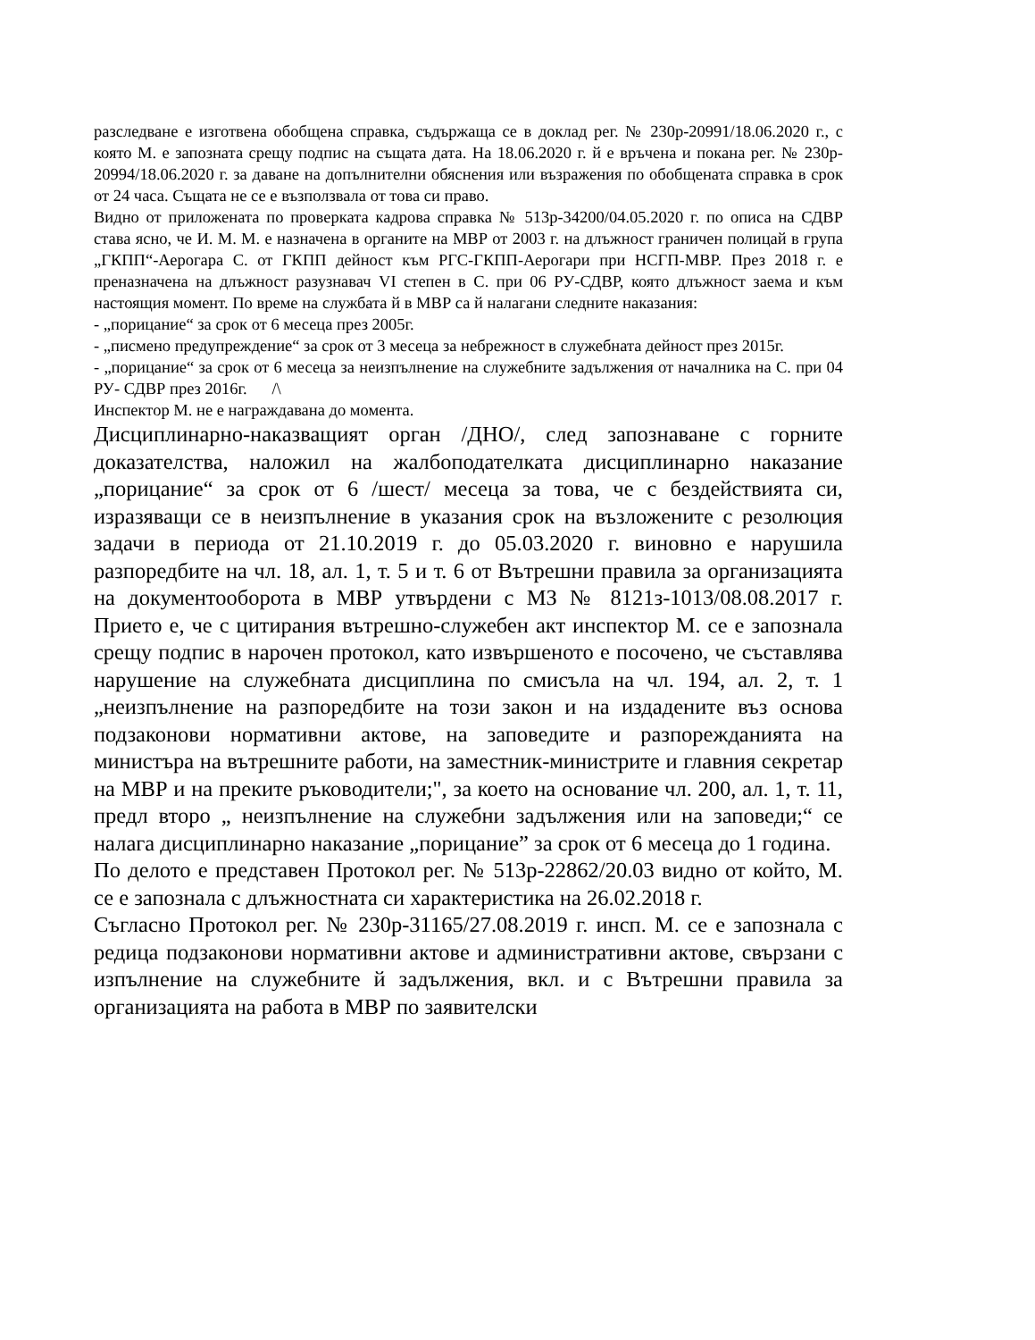разследване е изготвена обобщена справка, съдържаща се в доклад рег. № 230р-20991/18.06.2020 г., с която М. е запозната срещу подпис на същата дата. На 18.06.2020 г. й е връчена и покана рег. № 230р- 20994/18.06.2020 г. за даване на допълнителни обяснения или възражения по обобщената справка в срок от 24 часа. Същата не се е възползвала от това си право.
Видно от приложената по проверката кадрова справка № 513р-34200/04.05.2020 г. по описа на СДВР става ясно, че И. М. М. е назначена в органите на МВР от 2003 г. на длъжност граничен полицай в група „ГКПП“-Аерогара С. от ГКПП дейност към РГС-ГКПП-Аерогари при НСГП-МВР. През 2018 г. е преназначена на длъжност разузнавач VI степен в С. при 06 РУ-СДВР, която длъжност заема и към настоящия момент. По време на службата й в МВР са й налагани следните наказания:
- „порицание“ за срок от 6 месеца през 2005г.
- „писмено предупреждение“ за срок от 3 месеца за небрежност в служебната дейност през 2015г.
- „порицание“ за срок от 6 месеца за неизпълнение на служебните задължения от началника на С. при 04 РУ- СДВР през 2016г. /\
Инспектор М. не е награждавана до момента.
Дисциплинарно-наказващият орган /ДНО/, след запознаване с горните доказателства, наложил на жалбоподателката дисциплинарно наказание „порицание“ за срок от 6 /шест/ месеца за това, че с бездействията си, изразяващи се в неизпълнение в указания срок на възложените с резолюция задачи в периода от 21.10.2019 г. до 05.03.2020 г. виновно е нарушила разпоредбите на чл. 18, ал. 1, т. 5 и т. 6 от Вътрешни правила за организацията на документооборота в МВР утвърдени с МЗ № 8121з-1013/08.08.2017 г. Прието е, че с цитирания вътрешно-служебен акт инспектор М. се е запознала срещу подпис в нарочен протокол, като извършеното е посочено, че съставлява нарушение на служебната дисциплина по смисъла на чл. 194, ал. 2, т. 1 „неизпълнение на разпоредбите на този закон и на издадените въз основа подзаконови нормативни актове, на заповедите и разпорежданията на министъра на вътрешните работи, на заместник-министрите и главния секретар на МВР и на преките ръководители;", за което на основание чл. 200, ал. 1, т. 11, предл второ „ неизпълнение на служебни задължения или на заповеди;“ се налага дисциплинарно наказание „порицание” за срок от 6 месеца до 1 година.
По делото е представен Протокол рег. № 513р-22862/20.03 видно от който, М. се е запознала с длъжностната си характеристика на 26.02.2018 г.
Съгласно Протокол рег. № 230р-31165/27.08.2019 г. инсп. М. се е запознала с редица подзаконови нормативни актове и административни актове, свързани с изпълнение на служебните й задължения, вкл. и с Вътрешни правила за организацията на работа в МВР по заявителски